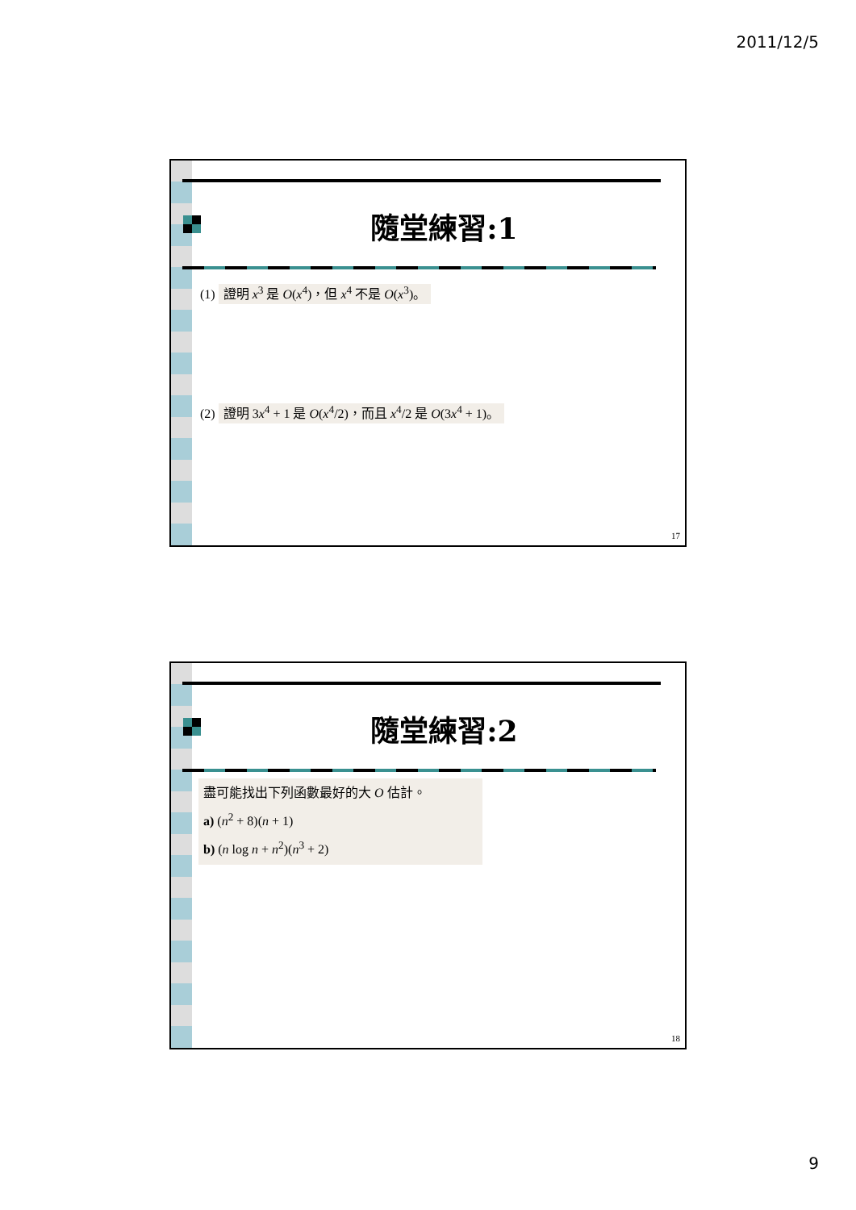2011/12/5
隨堂練習:1
(1) 證明 x<sup>3</sup> 是 O(x<sup>4</sup>)，但 x<sup>4</sup> 不是 O(x<sup>3</sup>)。
(2) 證明 3x<sup>4</sup> + 1 是 O(x<sup>4</sup>/2)，而且 x<sup>4</sup>/2 是 O(3x<sup>4</sup> + 1)。
17
隨堂練習:2
盡可能找出下列函數最好的大 O 估計。
a) (n<sup>2</sup> + 8)(n + 1)
b) (n log n + n<sup>2</sup>)(n<sup>3</sup> + 2)
18
9